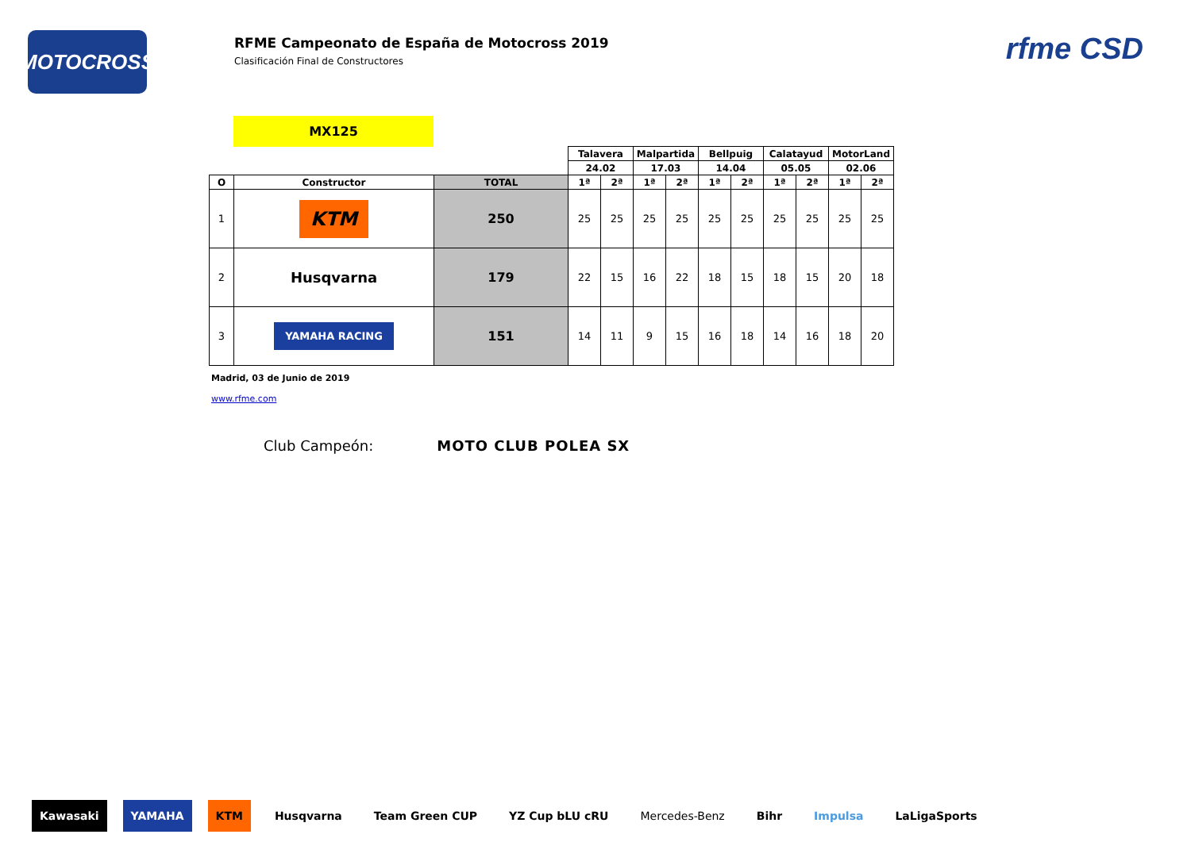MOTOCROSS
RFME Campeonato de España de Motocross 2019
Clasificación Final de Constructores
rfme CSD
MX125
| | | | Talavera | | Malpartida | | Bellpuig | | Calatayud | | MotorLand | |
| | | | 24.02 | | 17.03 | | 14.04 | | 05.05 | | 02.06 | |
| O | Constructor | TOTAL | 1ª | 2ª | 1ª | 2ª | 1ª | 2ª | 1ª | 2ª | 1ª | 2ª |
| 1 | KTM | 250 | 25 | 25 | 25 | 25 | 25 | 25 | 25 | 25 | 25 | 25 |
| 2 | Husqvarna | 179 | 22 | 15 | 16 | 22 | 18 | 15 | 18 | 15 | 20 | 18 |
| 3 | YAMAHA RACING | 151 | 14 | 11 | 9 | 15 | 16 | 18 | 14 | 16 | 18 | 20 |
Madrid, 03 de Junio de 2019
www.rfme.com
Club Campeón: MOTO CLUB POLEA SX
Kawasaki YAMAHA KTM Husqvarna Team Green CUP YZ Cup bLU cRU Mercedes-Benz Bihr Impulsa LaLigaSports